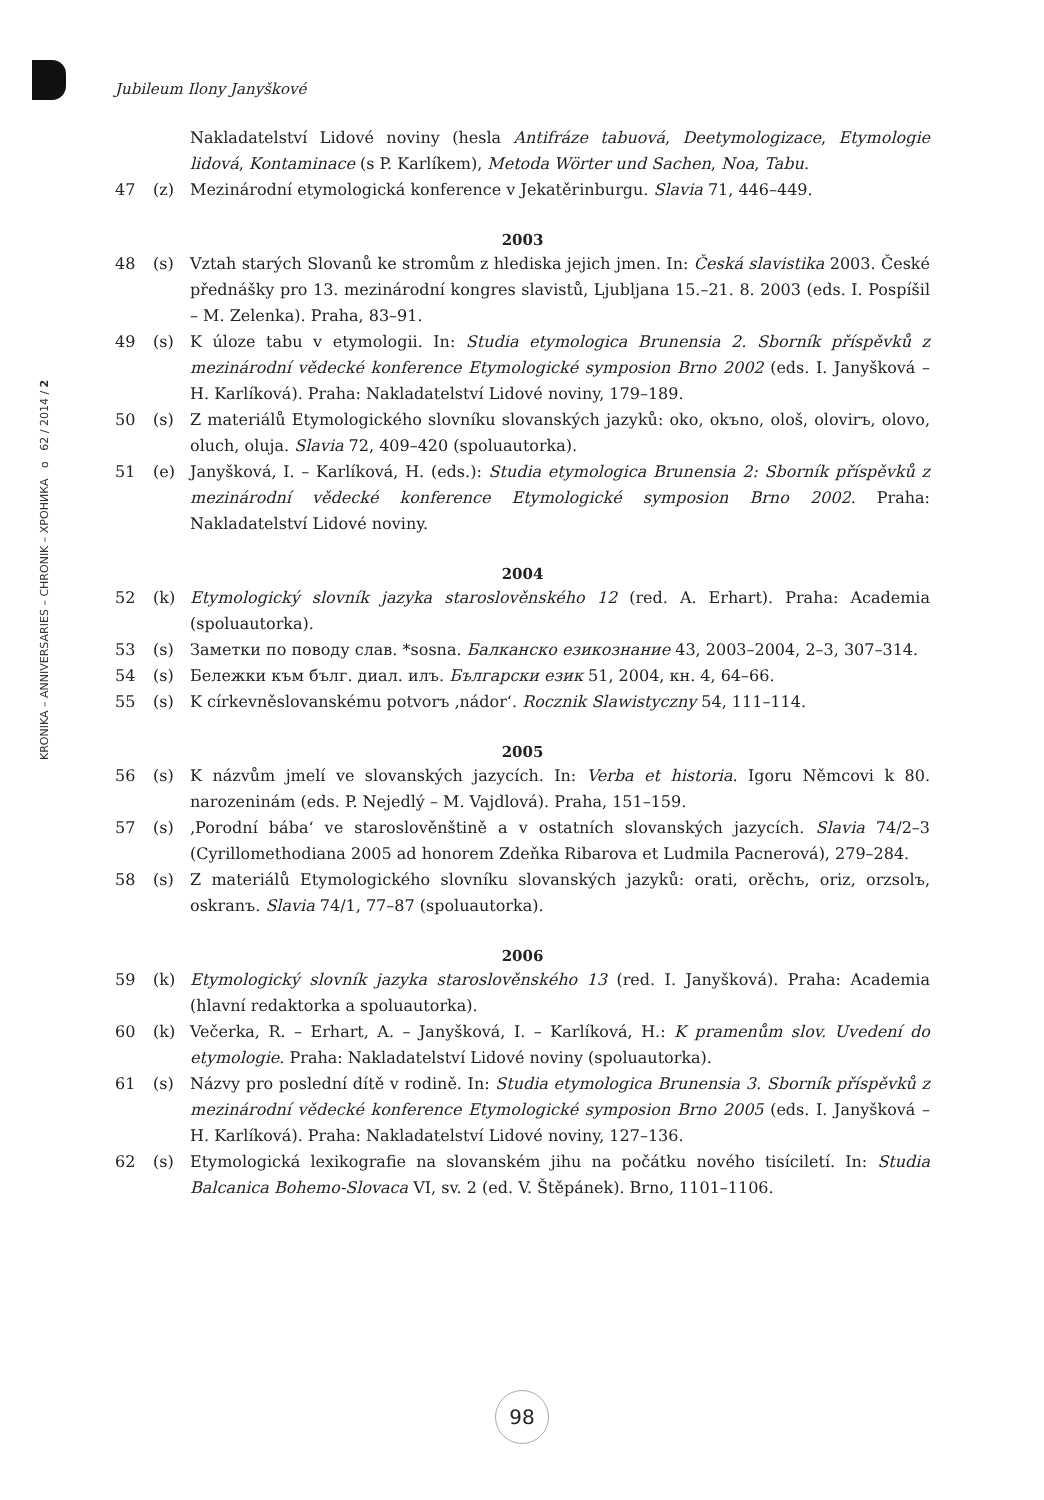KRONIKA – ANNIVERSARIES – CHRONIK – ХРОНИКА o 62 / 2014 / 2
Jubileum Ilony Janyškové
Nakladatelství Lidové noviny (hesla Antifráze tabuová, Deetymologizace, Etymologie lidová, Kontaminace (s P. Karlíkem), Metoda Wörter und Sachen, Noa, Tabu.
47 (z) Mezinárodní etymologická konference v Jekatěrinburgu. Slavia 71, 446–449.
2003
48 (s) Vztah starých Slovanů ke stromům z hlediska jejich jmen. In: Česká slavistika 2003. České přednášky pro 13. mezinárodní kongres slavistů, Ljubljana 15.–21. 8. 2003 (eds. I. Pospíšil – M. Zelenka). Praha, 83–91.
49 (s) K úloze tabu v etymologii. In: Studia etymologica Brunensia 2. Sborník příspěvků z mezinárodní vědecké konference Etymologické symposion Brno 2002 (eds. I. Janyšková – H. Karlíková). Praha: Nakladatelství Lidové noviny, 179–189.
50 (s) Z materiálů Etymologického slovníku slovanských jazyků: oko, okъno, ološ, olovirъ, olovo, oluch, oluja. Slavia 72, 409–420 (spoluautorka).
51 (e) Janyšková, I. – Karlíková, H. (eds.): Studia etymologica Brunensia 2: Sborník příspěvků z mezinárodní vědecké konference Etymologické symposion Brno 2002. Praha: Nakladatelství Lidové noviny.
2004
52 (k) Etymologický slovník jazyka staroslověnského 12 (red. A. Erhart). Praha: Academia (spoluautorka).
53 (s) Заметки по поводу слав. *sosna. Балканско езикознание 43, 2003–2004, 2–3, 307–314.
54 (s) Бележки към бълг. диал. илъ. Български език 51, 2004, кн. 4, 64–66.
55 (s) K církevněslovanskému potvorъ ‚nádor‘. Rocznik Slawistyczny 54, 111–114.
2005
56 (s) K názvům jmelí ve slovanských jazycích. In: Verba et historia. Igoru Němcovi k 80. narozeninám (eds. P. Nejedlý – M. Vajdlová). Praha, 151–159.
57 (s) ‚Porodní bába‘ ve staroslověnštině a v ostatních slovanských jazycích. Slavia 74/2–3 (Cyrillomethodiana 2005 ad honorem Zdeňka Ribarova et Ludmila Pacnerová), 279–284.
58 (s) Z materiálů Etymologického slovníku slovanských jazyků: orati, orěchъ, oriz, orzsolъ, oskranъ. Slavia 74/1, 77–87 (spoluautorka).
2006
59 (k) Etymologický slovník jazyka staroslověnského 13 (red. I. Janyšková). Praha: Academia (hlavní redaktorka a spoluautorka).
60 (k) Večerka, R. – Erhart, A. – Janyšková, I. – Karlíková, H.: K pramenům slov. Uvedení do etymologie. Praha: Nakladatelství Lidové noviny (spoluautorka).
61 (s) Názvy pro poslední dítě v rodině. In: Studia etymologica Brunensia 3. Sborník příspěvků z mezinárodní vědecké konference Etymologické symposion Brno 2005 (eds. I. Janyšková – H. Karlíková). Praha: Nakladatelství Lidové noviny, 127–136.
62 (s) Etymologická lexikografie na slovanském jihu na počátku nového tisíciletí. In: Studia Balcanica Bohemo-Slovaca VI, sv. 2 (ed. V. Štěpánek). Brno, 1101–1106.
98